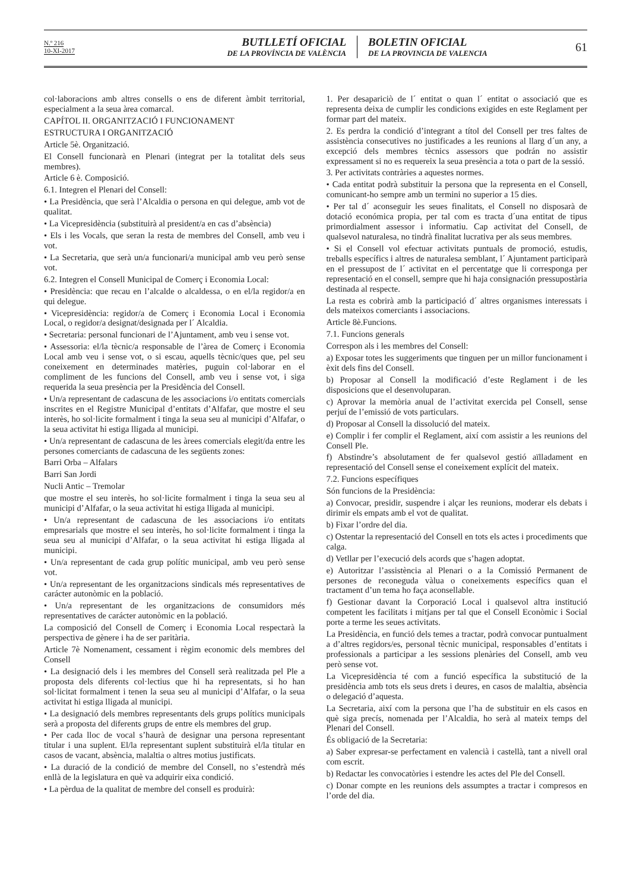N.º 216
10-XI-2017
BUTLLETÍ OFICIAL
DE LA PROVÍNCIA DE VALÈNCIA
BOLETIN OFICIAL
DE LA PROVINCIA DE VALENCIA
61
col·laboracions amb altres consells o ens de diferent àmbit territorial, especialment a la seua àrea comarcal.
CAPÍTOL II. ORGANITZACIÓ I FUNCIONAMENT
ESTRUCTURA I ORGANITZACIÓ
Article 5è. Organització.
El Consell funcionarà en Plenari (integrat per la totalitat dels seus membres).
Article 6 è. Composició.
6.1. Integren el Plenari del Consell:
• La Presidència, que serà l’Alcaldia o persona en qui delegue, amb vot de qualitat.
• La Vicepresidència (substituirà al president/a en cas d’absència)
• Els i les Vocals, que seran la resta de membres del Consell, amb veu i vot.
• La Secretaria, que serà un/a funcionari/a municipal amb veu però sense vot.
6.2. Integren el Consell Municipal de Comerç i Economia Local:
• Presidència: que recau en l’alcalde o alcaldessa, o en el/la regidor/a en qui delegue.
• Vicepresidència: regidor/a de Comerç i Economia Local i Economia Local, o regidor/a designat/designada per l´ Alcaldia.
• Secretaria: personal funcionari de l’Ajuntament, amb veu i sense vot.
• Assessoria: el/la tècnic/a responsable de l’àrea de Comerç i Economia Local amb veu i sense vot, o si escau, aquells tècnic/ques que, pel seu coneixement en determinades matèries, puguin col·laborar en el compliment de les funcions del Consell, amb veu i sense vot, i siga requerida la seua presència per la Presidència del Consell.
• Un/a representant de cadascuna de les associacions i/o entitats comercials inscrites en el Registre Municipal d’entitats d’Alfafar, que mostre el seu interès, ho sol·licite formalment i tinga la seua seu al municipi d’Alfafar, o la seua activitat hi estiga lligada al municipi.
• Un/a representant de cadascuna de les àrees comercials elegit/da entre les persones comerciants de cadascuna de les següents zones:
Barri Orba – Alfalars
Barri San Jordi
Nucli Antic – Tremolar
que mostre el seu interès, ho sol·licite formalment i tinga la seua seu al municipi d’Alfafar, o la seua activitat hi estiga lligada al municipi.
• Un/a representant de cadascuna de les associacions i/o entitats empresarials que mostre el seu interès, ho sol·licite formalment i tinga la seua seu al municipi d’Alfafar, o la seua activitat hi estiga lligada al municipi.
• Un/a representant de cada grup polític municipal, amb veu però sense vot.
• Un/a representant de les organitzacions sindicals més representatives de carácter autonòmic en la població.
• Un/a representant de les organitzacions de consumidors més representatives de carácter autonòmic en la població.
La composició del Consell de Comerç i Economia Local respectarà la perspectiva de gènere i ha de ser paritària.
Article 7è Nomenament, cessament i règim economic dels membres del Consell
• La designació dels i les membres del Consell serà realitzada pel Ple a proposta dels diferents col·lectius que hi ha representats, si ho han sol·licitat formalment i tenen la seua seu al municipi d’Alfafar, o la seua activitat hi estiga lligada al municipi.
• La designació dels membres representants dels grups polítics municipals serà a proposta del diferents grups de entre els membres del grup.
• Per cada lloc de vocal s’haurà de designar una persona representant titular i una suplent. El/la representant suplent substituirà el/la titular en casos de vacant, absència, malaltia o altres motius justificats.
• La duració de la condició de membre del Consell, no s’estendrà més enllà de la legislatura en què va adquirir eixa condició.
• La pèrdua de la qualitat de membre del consell es produirà:
1. Per desapariciò de l´ entitat o quan l´ entitat o associació que es representa deixa de cumplir les condicions exigides en este Reglament per formar part del mateix.
2. Es perdra la condició d’integrant a títol del Consell per tres faltes de assistència consecutives no justificades a les reunions al llarg d´un any, a excepció dels membres tècnics assessors que podrán no assistir expressament si no es requereix la seua presència a tota o part de la sessió.
3. Per activitats contràries a aquestes normes.
• Cada entitat podrà substituir la persona que la representa en el Consell, comunicant-ho sempre amb un termini no superior a 15 dies.
• Per tal d´ aconseguir les seues finalitats, el Consell no disposarà de dotació económica propia, per tal com es tracta d´una entitat de tipus primordialment assessor i informatiu. Cap activitat del Consell, de qualsevol naturalesa, no tindrà finalitat lucrativa per als seus membres.
• Si el Consell vol efectuar activitats puntuals de promoció, estudis, treballs específics i altres de naturalesa semblant, l´ Ajuntament participarà en el pressupost de l´ activitat en el percentatge que li corresponga per representació en el consell, sempre que hi haja consignación pressupostària destinada al respecte.
La resta es cobrirà amb la participació d´ altres organismes interessats i dels mateixos comerciants i associacions.
Article 8è.Funcions.
7.1. Funcions generals
Correspon als i les membres del Consell:
a) Exposar totes les suggeriments que tinguen per un millor funcionament i èxit dels fins del Consell.
b) Proposar al Consell la modificació d’este Reglament i de les disposicions que el desenvoluparan.
c) Aprovar la memòria anual de l’activitat exercida pel Consell, sense perjuí de l’emissió de vots particulars.
d) Proposar al Consell la dissolució del mateix.
e) Complir i fer complir el Reglament, així com assistir a les reunions del Consell Ple.
f) Abstindre’s absolutament de fer qualsevol gestió aïlladament en representació del Consell sense el coneixement explícit del mateix.
7.2. Funcions específiques
Són funcions de la Presidència:
a) Convocar, presidir, suspendre i alçar les reunions, moderar els debats i dirimir els empats amb el vot de qualitat.
b) Fixar l’ordre del dia.
c) Ostentar la representació del Consell en tots els actes i procediments que calga.
d) Vetllar per l’execució dels acords que s’hagen adoptat.
e) Autoritzar l’assistència al Plenari o a la Comissió Permanent de persones de reconeguda vàlua o coneixements específics quan el tractament d’un tema ho faça aconsellable.
f) Gestionar davant la Corporació Local i qualsevol altra institució competent les facilitats i mitjans per tal que el Consell Econòmic i Social porte a terme les seues activitats.
La Presidència, en funció dels temes a tractar, podrà convocar puntualment a d’altres regidors/es, personal tècnic municipal, responsables d’entitats i professionals a participar a les sessions plenàries del Consell, amb veu però sense vot.
La Vicepresidència té com a funció específica la substitució de la presidència amb tots els seus drets i deures, en casos de malaltia, absència o delegació d’aquesta.
La Secretaria, així com la persona que l’ha de substituir en els casos en què siga precís, nomenada per l’Alcaldia, ho serà al mateix temps del Plenari del Consell.
És obligació de la Secretaria:
a) Saber expresar-se perfectament en valencià i castellà, tant a nivell oral com escrit.
b) Redactar les convocatòries i estendre les actes del Ple del Consell.
c) Donar compte en les reunions dels assumptes a tractar i compresos en l’orde del dia.